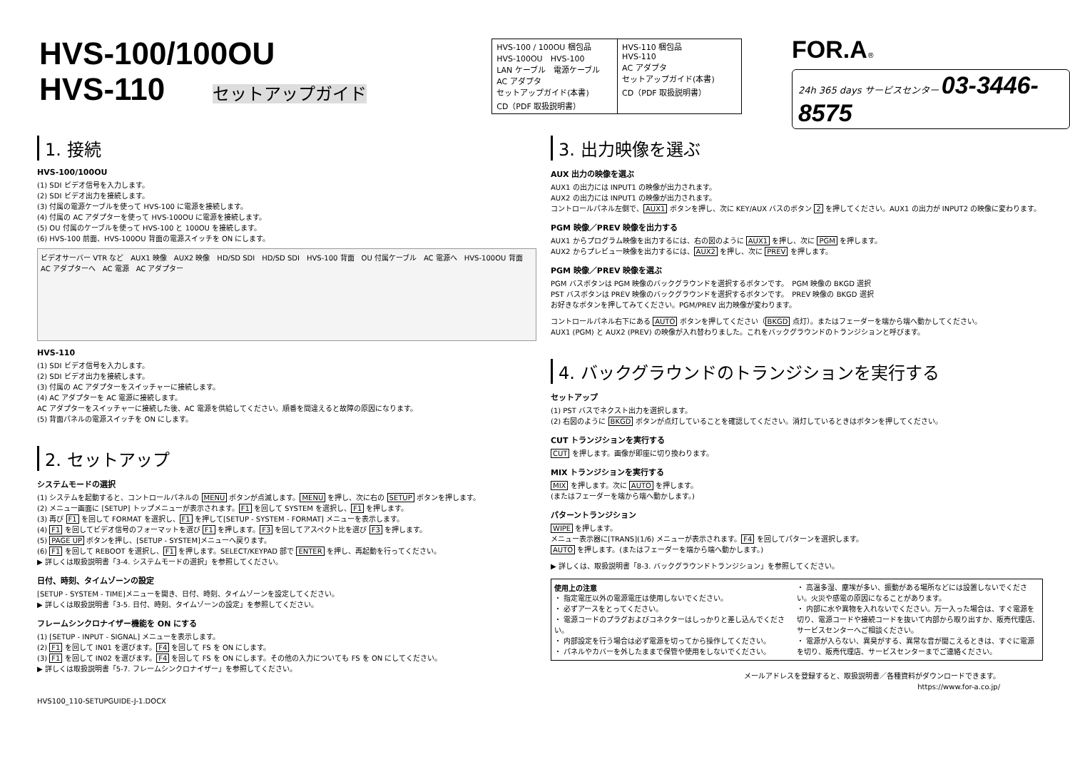HVS-100/100OU
HVS-110 セットアップガイド
| HVS-100 / 100OU 梱包品 HVS-100OU HVS-100 LAN ケーブル 電源ケーブル AC アダプタ セットアップガイド(本書) CD（PDF 取扱説明書） | HVS-110 梱包品 HVS-110 AC アダプタ セットアップガイド(本書) CD（PDF 取扱説明書） |
FOR.A®
24h 365 days サービスセンター 03-3446-8575
1. 接続
HVS-100/100OU
(1) SDI ビデオ信号を入力します。
(2) SDI ビデオ出力を接続します。
(3) 付属の電源ケーブルを使って HVS-100 に電源を接続します。
(4) 付属の AC アダプターを使って HVS-100OU に電源を接続します。
(5) OU 付属のケーブルを使って HVS-100 と 100OU を接続します。
(6) HVS-100 前面、HVS-100OU 背面の電源スイッチを ON にします。
ビデオサーバー VTR など　AUX1 映像　AUX2 映像　HD/SD SDI　HD/SD SDI　HVS-100 背面　OU 付属ケーブル　AC 電源へ　HVS-100OU 背面　AC アダプターへ　AC 電源　AC アダプター
HVS-110
(1) SDI ビデオ信号を入力します。
(2) SDI ビデオ出力を接続します。
(3) 付属の AC アダプターをスイッチャーに接続します。
(4) AC アダプターを AC 電源に接続します。
AC アダプターをスイッチャーに接続した後、AC 電源を供給してください。順番を間違えると故障の原因になります。
(5) 背面パネルの電源スイッチを ON にします。
2. セットアップ
システムモードの選択
(1) システムを起動すると、コントロールパネルの MENU ボタンが点滅します。MENU を押し、次に右の SETUP ボタンを押します。
(2) メニュー画面に [SETUP] トップメニューが表示されます。F1 を回して SYSTEM を選択し、F1 を押します。
(3) 再び F1 を回して FORMAT を選択し、F1 を押して[SETUP - SYSTEM - FORMAT] メニューを表示します。
(4) F1 を回してビデオ信号のフォーマットを選び F1 を押します。F3 を回してアスペクト比を選び F3 を押します。
(5) PAGE UP ボタンを押し、[SETUP - SYSTEM]メニューへ戻ります。
(6) F1 を回して REBOOT を選択し、F1 を押します。SELECT/KEYPAD 部で ENTER を押し、再起動を行ってください。
▶ 詳しくは取扱説明書「3-4. システムモードの選択」を参照してください。
日付、時刻、タイムゾーンの設定
[SETUP - SYSTEM - TIME]メニューを開き、日付、時刻、タイムゾーンを設定してください。
▶ 詳しくは取扱説明書「3-5. 日付、時刻、タイムゾーンの設定」を参照してください。
フレームシンクロナイザー機能を ON にする
(1) [SETUP - INPUT - SIGNAL] メニューを表示します。
(2) F1 を回して IN01 を選びます。F4 を回して FS を ON にします。
(3) F1 を回して IN02 を選びます。F4 を回して FS を ON にします。その他の入力についても FS を ON にしてください。
▶ 詳しくは取扱説明書「5-7. フレームシンクロナイザー」を参照してください。
HVS100_110-SETUPGUIDE-J-1.DOCX
3. 出力映像を選ぶ
AUX 出力の映像を選ぶ
AUX1 の出力には INPUT1 の映像が出力されます。
AUX2 の出力には INPUT1 の映像が出力されます。
コントロールパネル左側で、AUX1 ボタンを押し、次に KEY/AUX バスのボタン 2 を押してください。AUX1 の出力が INPUT2 の映像に変わります。
PGM 映像／PREV 映像を出力する
AUX1 からプログラム映像を出力するには、右の図のように AUX1 を押し、次に PGM を押します。
AUX2 からプレビュー映像を出力するには、AUX2 を押し、次に PREV を押します。
PGM 映像／PREV 映像を選ぶ
PGM バスボタンは PGM 映像のバックグラウンドを選択するボタンです。　PGM 映像の BKGD 選択
PST バスボタンは PREV 映像のバックグラウンドを選択するボタンです。　PREV 映像の BKGD 選択
お好きなボタンを押してみてください。PGM/PREV 出力映像が変わります。
コントロールパネル右下にある AUTO ボタンを押してください（BKGD 点灯）。またはフェーダーを端から端へ動かしてください。
AUX1 (PGM) と AUX2 (PREV) の映像が入れ替わりました。これをバックグラウンドのトランジションと呼びます。
4. バックグラウンドのトランジションを実行する
セットアップ
(1) PST バスでネクスト出力を選択します。
(2) 右図のように BKGD ボタンが点灯していることを確認してください。消灯しているときはボタンを押してください。
CUT トランジションを実行する
CUT を押します。画像が即座に切り換わります。
MIX トランジションを実行する
MIX を押します。次に AUTO を押します。
(またはフェーダーを端から端へ動かします。)
パターントランジション
WIPE を押します。
メニュー表示器に[TRANS](1/6) メニューが表示されます。F4 を回してパターンを選択します。
AUTO を押します。(またはフェーダーを端から端へ動かします。)
▶ 詳しくは、取扱説明書「8-3. バックグラウンドトランジション」を参照してください。
使用上の注意
・ 指定電圧以外の電源電圧は使用しないでください。
・ 必ずアースをとってください。
・ 電源コードのプラグおよびコネクターはしっかりと差し込んでください。
・ 内部設定を行う場合は必ず電源を切ってから操作してください。
・ パネルやカバーを外したままで保管や使用をしないでください。
・ 高温多湿、塵埃が多い、振動がある場所などには設置しないでください。火災や感電の原因になることがあります。
・ 内部に水や異物を入れないでください。万一入った場合は、すぐ電源を切り、電源コードや接続コードを抜いて内部から取り出すか、販売代理店、サービスセンターへご相談ください。
・ 電源が入らない、異臭がする、異常な音が聞こえるときは、すぐに電源を切り、販売代理店、サービスセンターまでご連絡ください。
メールアドレスを登録すると、取扱説明書／各種資料がダウンロードできます。
https://www.for-a.co.jp/